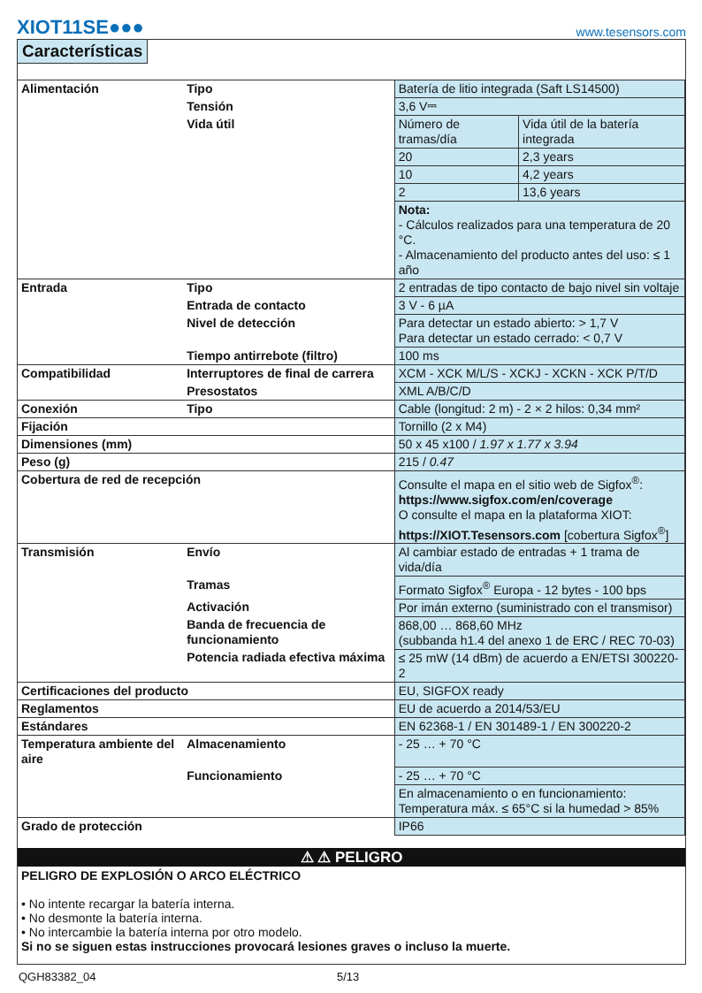XIOT11SE●●●
www.tesensors.com
Características
| Alimentación | Tipo | Batería de litio integrada (Saft LS14500) | |
| | Tensión | 3,6 V⎓ | |
| | Vida útil | Número de tramas/día | Vida útil de la batería integrada |
| | | 20 | 2,3 years |
| | | 10 | 4,2 years |
| | | 2 | 13,6 years |
| | | Nota: - Cálculos realizados para una temperatura de 20 °C. - Almacenamiento del producto antes del uso: ≤ 1 año | |
| Entrada | Tipo | 2 entradas de tipo contacto de bajo nivel sin voltaje | |
| | Entrada de contacto | 3 V - 6 µA | |
| | Nivel de detección | Para detectar un estado abierto: > 1,7 V Para detectar un estado cerrado: < 0,7 V | |
| | Tiempo antirrebote (filtro) | 100 ms | |
| Compatibilidad | Interruptores de final de carrera | XCM - XCK M/L/S - XCKJ - XCKN - XCK P/T/D | |
| | Presostatos | XML A/B/C/D | |
| Conexión | Tipo | Cable (longitud: 2 m) - 2 × 2 hilos: 0,34 mm² | |
| Fijación | | Tornillo (2 x M4) | |
| Dimensiones (mm) | | 50 x 45 x100 / 1.97 x 1.77 x 3.94 | |
| Peso (g) | | 215 / 0.47 | |
| Cobertura de red de recepción | | Consulte el mapa en el sitio web de Sigfox<sup>®</sup>: https://www.sigfox.com/en/coverage O consulte el mapa en la plataforma XIOT: https://XIOT.Tesensors.com [cobertura Sigfox<sup>®</sup>] | |
| Transmisión | Envío | Al cambiar estado de entradas + 1 trama de vida/día | |
| | Tramas | Formato Sigfox<sup>®</sup> Europa - 12 bytes - 100 bps | |
| | Activación | Por imán externo (suministrado con el transmisor) | |
| | Banda de frecuencia de funcionamiento | 868,00 … 868,60 MHz (subbanda h1.4 del anexo 1 de ERC / REC 70-03) | |
| | Potencia radiada efectiva máxima | ≤ 25 mW (14 dBm) de acuerdo a EN/ETSI 300220-2 | |
| Certificaciones del producto | | EU, SIGFOX ready | |
| Reglamentos | | EU de acuerdo a 2014/53/EU | |
| Estándares | | EN 62368-1 / EN 301489-1 / EN 300220-2 | |
| Temperatura ambiente del aire | Almacenamiento | - 25 … + 70 °C | |
| | Funcionamiento | - 25 … + 70 °C | |
| | | En almacenamiento o en funcionamiento: Temperatura máx. ≤ 65°C si la humedad > 85% | |
| Grado de protección | | IP66 | |
⚠ ⚠ PELIGRO
PELIGRO DE EXPLOSIÓN O ARCO ELÉCTRICO
• No intente recargar la batería interna.
• No desmonte la batería interna.
• No intercambie la batería interna por otro modelo.
Si no se siguen estas instrucciones provocará lesiones graves o incluso la muerte.
QGH83382_04 5/13